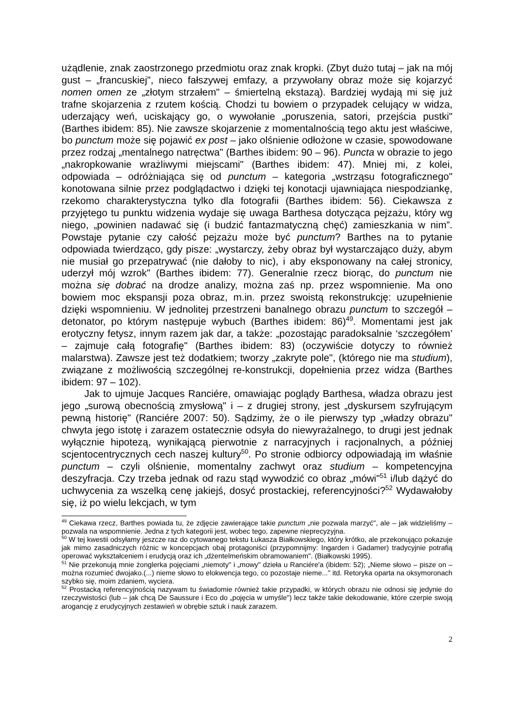użądlenie, znak zaostrzonego przedmiotu oraz znak kropki. (Zbyt dużo tutaj – jak na mój gust – „francuskiej", nieco fałszywej emfazy, a przywołany obraz może się kojarzyć nomen omen ze „złotym strzałem" – śmiertelną ekstazą). Bardziej wydają mi się już trafne skojarzenia z rzutem kością. Chodzi tu bowiem o przypadek celujący w widza, uderzający weń, uciskający go, o wywołanie „poruszenia, satori, przejścia pustki" (Barthes ibidem: 85). Nie zawsze skojarzenie z momentalnością tego aktu jest właściwe, bo punctum może się pojawić ex post – jako olśnienie odłożone w czasie, spowodowane przez rodzaj „mentalnego natręctwa" (Barthes ibidem: 90 – 96). Puncta w obrazie to jego „nakropkowanie wrażliwymi miejscami" (Barthes ibidem: 47). Mniej mi, z kolei, odpowiada – odróżniająca się od punctum – kategoria „wstrząsu fotograficznego" konotowana silnie przez podglądactwo i dzięki tej konotacji ujawniająca niespodziankę, rzekomo charakterystyczna tylko dla fotografii (Barthes ibidem: 56). Ciekawsza z przyjętego tu punktu widzenia wydaje się uwaga Barthesa dotycząca pejzażu, który wg niego, „powinien nadawać się (i budzić fantazmatyczną chęć) zamieszkania w nim”. Powstaje pytanie czy całość pejzażu może być punctum? Barthes na to pytanie odpowiada twierdząco, gdy pisze: „wystarczy, żeby obraz był wystarczająco duży, abym nie musiał go przepatrywać (nie dałoby to nic), i aby eksponowany na całej stronicy, uderzył mój wzrok" (Barthes ibidem: 77). Generalnie rzecz biorąc, do punctum nie można się dobrać na drodze analizy, można zaś np. przez wspomnienie. Ma ono bowiem moc ekspansji poza obraz, m.in. przez swoistą rekonstrukcję: uzupełnienie dzięki wspomnieniu. W jednolitej przestrzeni banalnego obrazu punctum to szczegół – detonator, po którym następuje wybuch (Barthes ibidem: 86)<sup>49</sup>. Momentami jest jak erotyczny fetysz, innym razem jak dar, a także: „pozostając paradoksalnie ‘szczegółem’ – zajmuje całą fotografię" (Barthes ibidem: 83) (oczywiście dotyczy to również malarstwa). Zawsze jest też dodatkiem; tworzy „zakryte pole", (którego nie ma studium), związane z możliwością szczególnej re-konstrukcji, dopełnienia przez widza (Barthes ibidem: 97 – 102).
Jak to ujmuje Jacques Ranciére, omawiając poglądy Barthesa, władza obrazu jest jego „surową obecnością zmysłową" i – z drugiej strony, jest „dyskursem szyfrującym pewną historię" (Ranciére 2007: 50). Sądzimy, że o ile pierwszy typ „władzy obrazu" chwyta jego istotę i zarazem ostatecznie odsyła do niewyrażalnego, to drugi jest jednak wyłącznie hipotezą, wynikającą pierwotnie z narracyjnych i racjonalnych, a później scjentocentrycznych cech naszej kultury<sup>50</sup>. Po stronie odbiorcy odpowiadają im właśnie punctum – czyli olśnienie, momentalny zachwyt oraz studium – kompetencyjna deszyfracja. Czy trzeba jednak od razu stąd wywodzić co obraz „mówi"<sup>51</sup> i/lub dążyć do uchwycenia za wszelką cenę jakiejś, dosyć prostackiej, referencyjności?<sup>52</sup> Wydawałoby się, iż po wielu lekcjach, w tym
<sup>49</sup> Ciekawa rzecz, Barthes powiada tu, że zdjęcie zawierające takie punctum „nie pozwala marzyć", ale – jak widzieliśmy – pozwala na wspomnienie. Jedna z tych kategorii jest, wobec tego, zapewne nieprecyzyjna.
<sup>50</sup> W tej kwestii odsyłamy jeszcze raz do cytowanego tekstu Łukasza Białkowskiego, który krótko, ale przekonująco pokazuje jak mimo zasadniczych różnic w koncepcjach obaj protagoniści (przypomnijmy: Ingarden i Gadamer) tradycyjnie potrafią operować wykształceniem i erudycją oraz ich „dżentelmeńskim obramowaniem". (Białkowski 1995).
<sup>51</sup> Nie przekonują mnie żonglerka pojęciami „niemoty" i „mowy" dzieła u Ranciére'a (ibidem: 52); „Nieme słowo – pisze on – można rozumieć dwojako.(...) nieme słowo to elokwencja tego, co pozostaje nieme..." itd. Retoryka oparta na oksymoronach szybko się, moim zdaniem, wyciera.
<sup>52</sup> Prostacką referencyjnością nazywam tu świadomie również takie przypadki, w których obrazu nie odnosi się jedynie do rzeczywistości (lub – jak chcą De Saussure i Eco do „pojęcia w umyśle") lecz także takie dekodowanie, które czerpie swoją arogancję z erudycyjnych zestawień w obrębie sztuk i nauk zarazem.
2